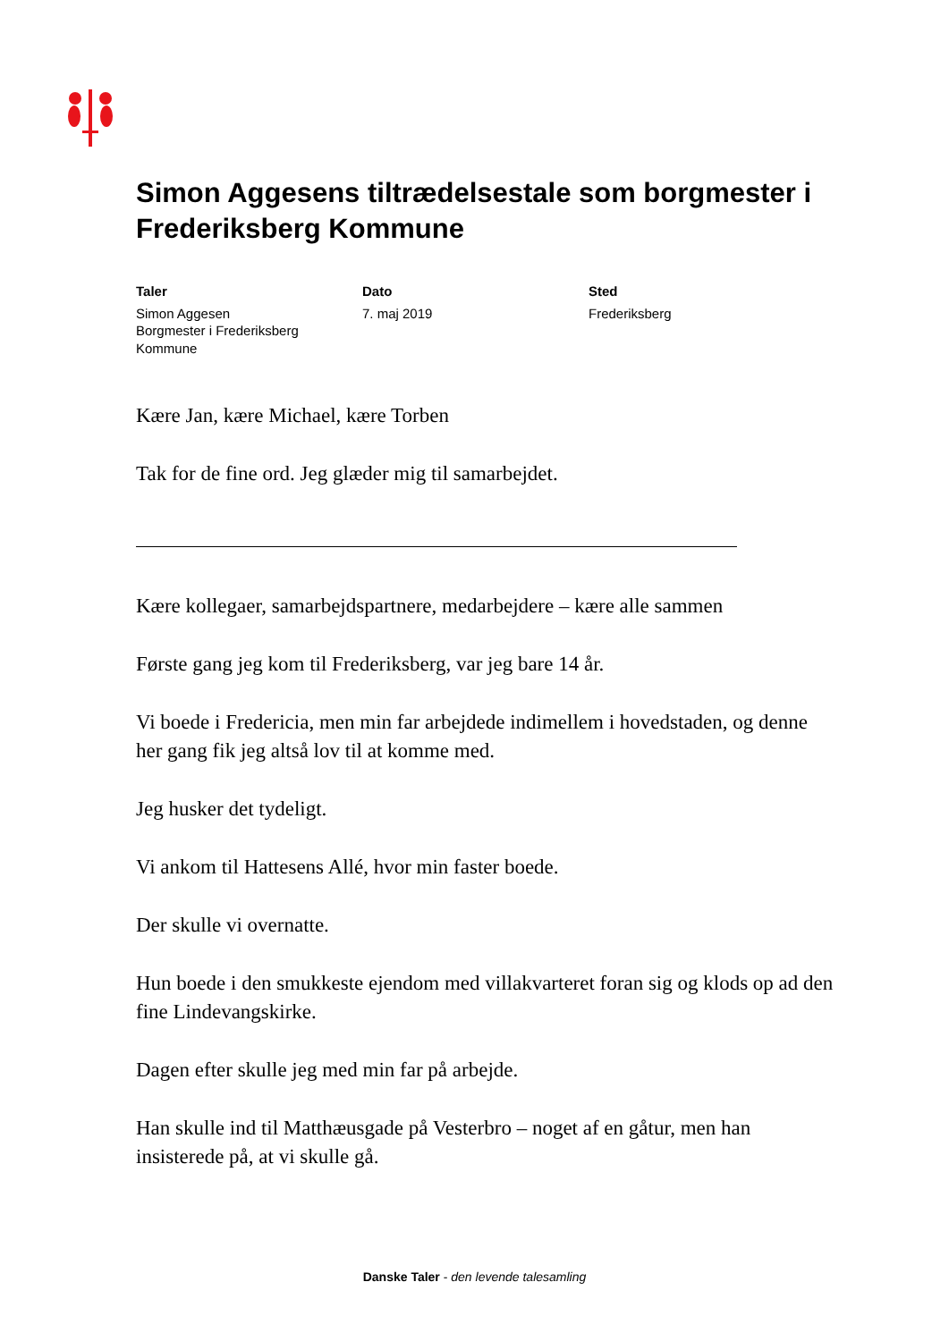Simon Aggesens tiltrædelsestale som borgmester i Frederiksberg Kommune
Taler
Simon Aggesen
Borgmester i Frederiksberg Kommune
Dato
7. maj 2019
Sted
Frederiksberg
Kære Jan, kære Michael, kære Torben
Tak for de fine ord. Jeg glæder mig til samarbejdet.
Kære kollegaer, samarbejdspartnere, medarbejdere – kære alle sammen
Første gang jeg kom til Frederiksberg, var jeg bare 14 år.
Vi boede i Fredericia, men min far arbejdede indimellem i hovedstaden, og denne her gang fik jeg altså lov til at komme med.
Jeg husker det tydeligt.
Vi ankom til Hattesens Allé, hvor min faster boede.
Der skulle vi overnatte.
Hun boede i den smukkeste ejendom med villakvarteret foran sig og klods op ad den fine Lindevangskirke.
Dagen efter skulle jeg med min far på arbejde.
Han skulle ind til Matthæusgade på Vesterbro – noget af en gåtur, men han insisterede på, at vi skulle gå.
Danske Taler - den levende talesamling